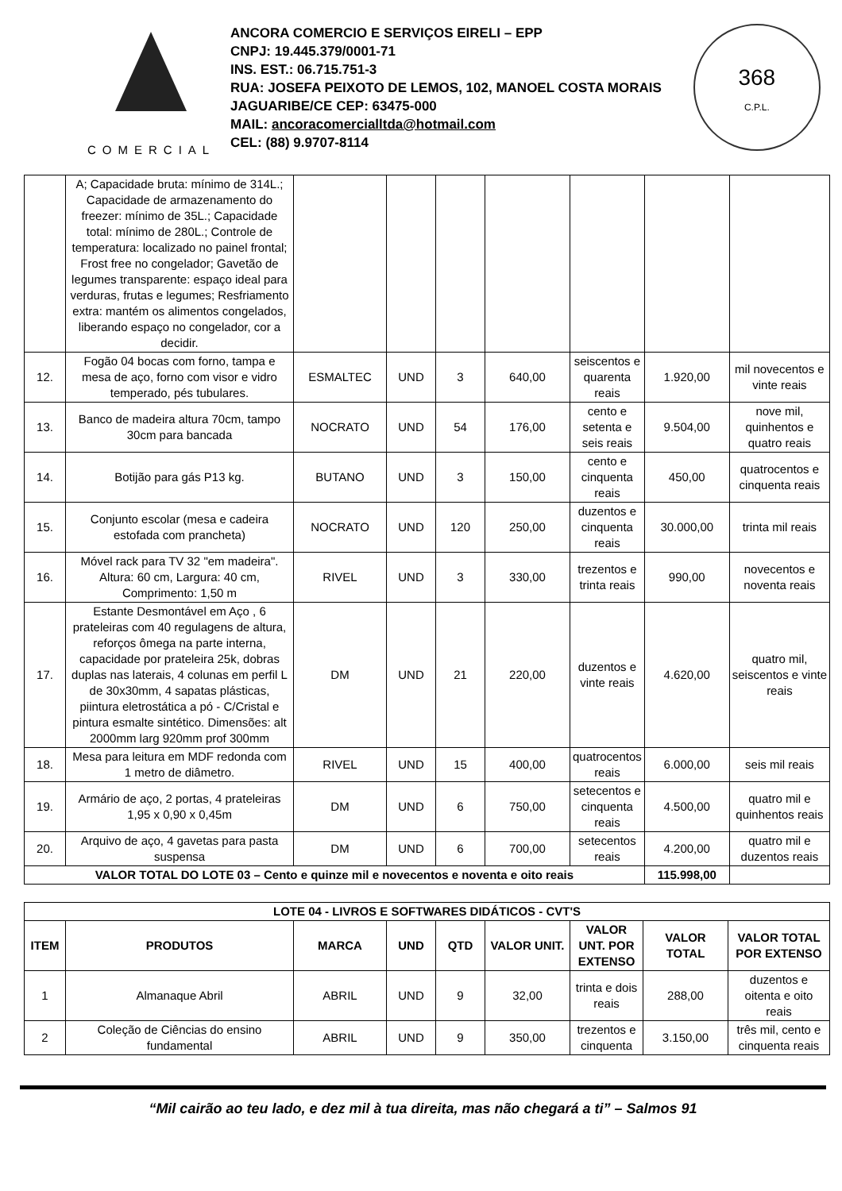COMERCIAL
ANCORA COMERCIO E SERVIÇOS EIRELI – EPP
CNPJ: 19.445.379/0001-71
INS. EST.: 06.715.751-3
RUA: JOSEFA PEIXOTO DE LEMOS, 102, MANOEL COSTA MORAIS
JAGUARIBE/CE CEP: 63475-000
MAIL: ancoracomercialltda@hotmail.com
CEL: (88) 9.9707-8114
368
C.P.L.
| | A; Capacidade bruta: mínimo de 314L.; Capacidade de armazenamento do freezer: mínimo de 35L.; Capacidade total: mínimo de 280L.; Controle de temperatura: localizado no painel frontal; Frost free no congelador; Gavetão de legumes transparente: espaço ideal para verduras, frutas e legumes; Resfriamento extra: mantém os alimentos congelados, liberando espaço no congelador, cor a decidir. | | | | | | | |
| 12. | Fogão 04 bocas com forno, tampa e mesa de aço, forno com visor e vidro temperado, pés tubulares. | ESMALTEC | UND | 3 | 640,00 | seiscentos e quarenta reais | 1.920,00 | mil novecentos e vinte reais |
| 13. | Banco de madeira altura 70cm, tampo 30cm para bancada | NOCRATO | UND | 54 | 176,00 | cento e setenta e seis reais | 9.504,00 | nove mil, quinhentos e quatro reais |
| 14. | Botijão para gás P13 kg. | BUTANO | UND | 3 | 150,00 | cento e cinquenta reais | 450,00 | quatrocentos e cinquenta reais |
| 15. | Conjunto escolar (mesa e cadeira estofada com prancheta) | NOCRATO | UND | 120 | 250,00 | duzentos e cinquenta reais | 30.000,00 | trinta mil reais |
| 16. | Móvel rack para TV 32 "em madeira". Altura: 60 cm, Largura: 40 cm, Comprimento: 1,50 m | RIVEL | UND | 3 | 330,00 | trezentos e trinta reais | 990,00 | novecentos e noventa reais |
| 17. | Estante Desmontável em Aço , 6 prateleiras com 40 regulagens de altura, reforços ômega na parte interna, capacidade por prateleira 25k, dobras duplas nas laterais, 4 colunas em perfil L de 30x30mm, 4 sapatas plásticas, piintura eletrostática a pó - C/Cristal e pintura esmalte sintético. Dimensões: alt 2000mm larg 920mm prof 300mm | DM | UND | 21 | 220,00 | duzentos e vinte reais | 4.620,00 | quatro mil, seiscentos e vinte reais |
| 18. | Mesa para leitura em MDF redonda com 1 metro de diâmetro. | RIVEL | UND | 15 | 400,00 | quatrocentos reais | 6.000,00 | seis mil reais |
| 19. | Armário de aço, 2 portas, 4 prateleiras 1,95 x 0,90 x 0,45m | DM | UND | 6 | 750,00 | setecentos e cinquenta reais | 4.500,00 | quatro mil e quinhentos reais |
| 20. | Arquivo de aço, 4 gavetas para pasta suspensa | DM | UND | 6 | 700,00 | setecentos reais | 4.200,00 | quatro mil e duzentos reais |
| VALOR TOTAL DO LOTE 03 – Cento e quinze mil e novecentos e noventa e oito reais | | | | | | | 115.998,00 | |
| LOTE 04 - LIVROS E SOFTWARES DIDÁTICOS - CVT'S | | | | | | | | |
| --- | --- | --- | --- | --- | --- | --- | --- | --- |
| ITEM | PRODUTOS | MARCA | UND | QTD | VALOR UNIT. | VALOR UNT. POR EXTENSO | VALOR TOTAL | VALOR TOTAL POR EXTENSO |
| 1 | Almanaque Abril | ABRIL | UND | 9 | 32,00 | trinta e dois reais | 288,00 | duzentos e oitenta e oito reais |
| 2 | Coleção de Ciências do ensino fundamental | ABRIL | UND | 9 | 350,00 | trezentos e cinquenta | 3.150,00 | três mil, cento e cinquenta reais |
“Mil cairão ao teu lado, e dez mil à tua direita, mas não chegará a ti” – Salmos 91